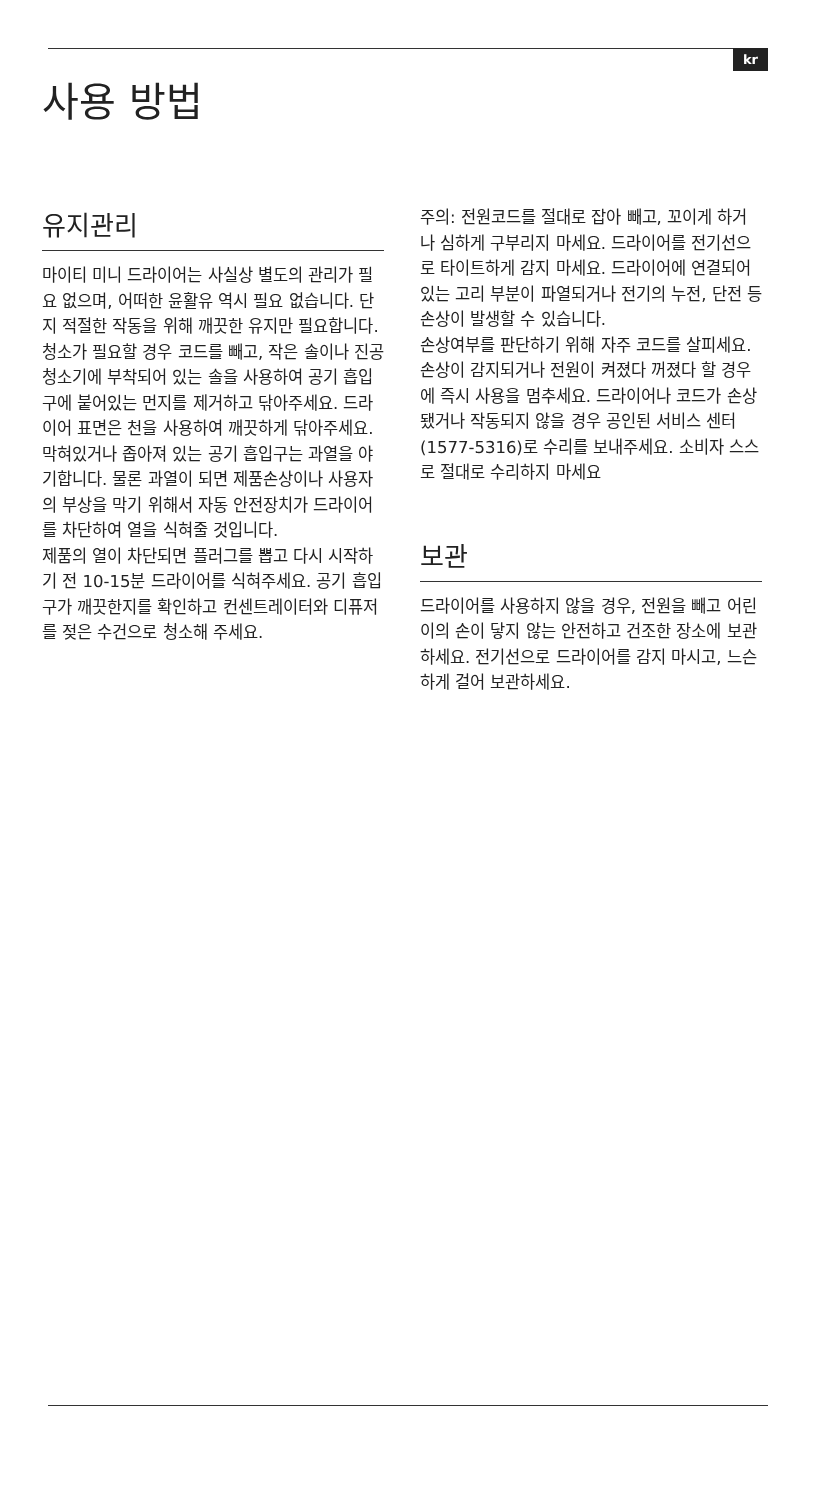kr
사용 방법
유지관리
마이티 미니 드라이어는 사실상 별도의 관리가 필요 없으며, 어떠한 윤활유 역시 필요 없습니다. 단지 적절한 작동을 위해 깨끗한 유지만 필요합니다. 청소가 필요할 경우 코드를 빼고, 작은 솔이나 진공청소기에 부착되어 있는 솔을 사용하여 공기 흡입구에 붙어있는 먼지를 제거하고 닦아주세요. 드라이어 표면은 천을 사용하여 깨끗하게 닦아주세요. 막혀있거나 좁아져 있는 공기 흡입구는 과열을 야기합니다. 물론 과열이 되면 제품손상이나 사용자의 부상을 막기 위해서 자동 안전장치가 드라이어를 차단하여 열을 식혀줄 것입니다.
제품의 열이 차단되면 플러그를 뽑고 다시 시작하기 전 10-15분 드라이어를 식혀주세요. 공기 흡입구가 깨끗한지를 확인하고 컨센트레이터와 디퓨저를 젖은 수건으로 청소해 주세요.
주의: 전원코드를 절대로 잡아 빼고, 꼬이게 하거나 심하게 구부리지 마세요. 드라이어를 전기선으로 타이트하게 감지 마세요. 드라이어에 연결되어 있는 고리 부분이 파열되거나 전기의 누전, 단전 등 손상이 발생할 수 있습니다.
손상여부를 판단하기 위해 자주 코드를 살피세요.
손상이 감지되거나 전원이 켜졌다 꺼졌다 할 경우에 즉시 사용을 멈추세요. 드라이어나 코드가 손상됐거나 작동되지 않을 경우 공인된 서비스 센터(1577-5316)로 수리를 보내주세요. 소비자 스스로 절대로 수리하지 마세요
보관
드라이어를 사용하지 않을 경우, 전원을 빼고 어린이의 손이 닿지 않는 안전하고 건조한 장소에 보관하세요. 전기선으로 드라이어를 감지 마시고, 느슨하게 걸어 보관하세요.